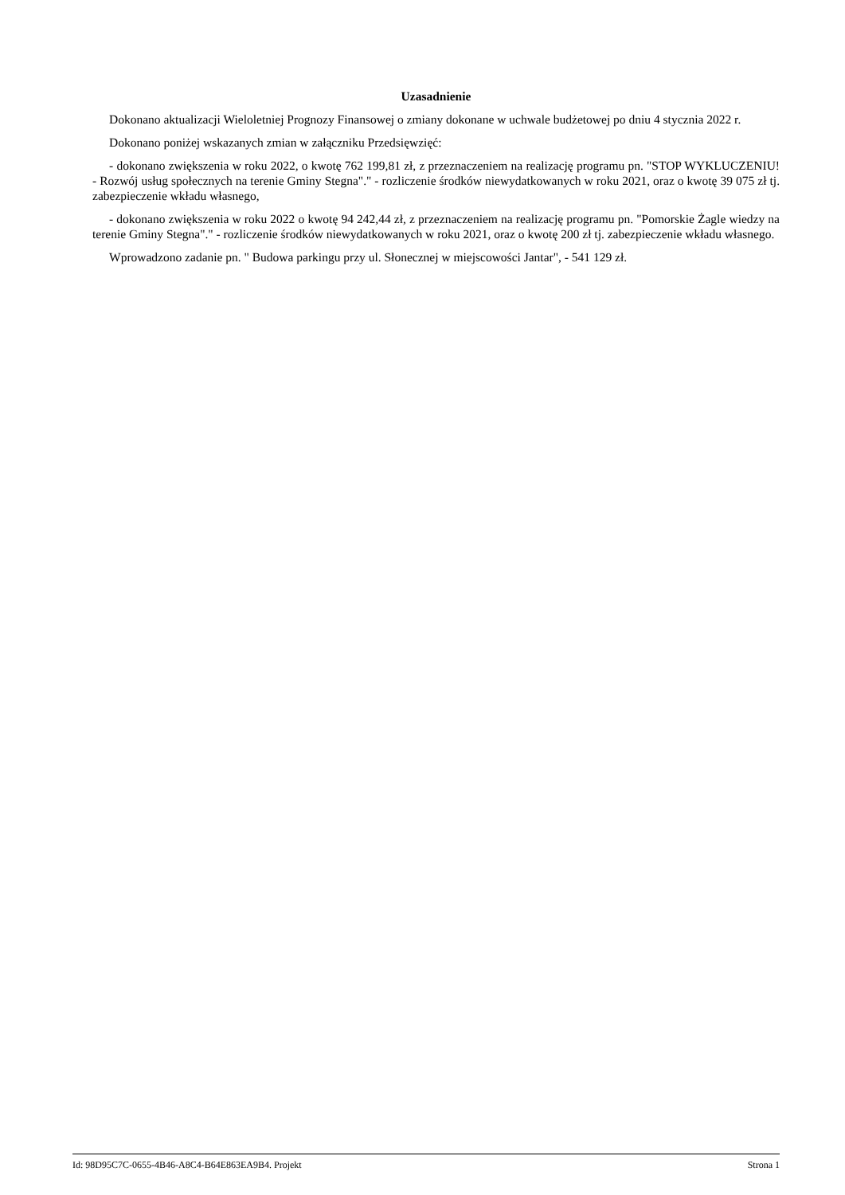Uzasadnienie
Dokonano aktualizacji Wieloletniej Prognozy Finansowej o zmiany dokonane w uchwale budżetowej po dniu 4 stycznia 2022 r.
Dokonano poniżej wskazanych zmian w załączniku Przedsięwzięć:
- dokonano zwiększenia w roku 2022, o kwotę 762 199,81 zł, z przeznaczeniem na realizację programu pn. "STOP WYKLUCZENIU! - Rozwój usług społecznych na terenie Gminy Stegna"." - rozliczenie środków niewydatkowanych w roku 2021, oraz o kwotę 39 075 zł tj. zabezpieczenie wkładu własnego,
- dokonano zwiększenia w roku 2022 o kwotę 94 242,44 zł, z przeznaczeniem na realizację programu pn. "Pomorskie Żagle wiedzy na terenie Gminy Stegna"." - rozliczenie środków niewydatkowanych w roku 2021, oraz o kwotę 200 zł tj. zabezpieczenie wkładu własnego.
Wprowadzono zadanie pn. " Budowa parkingu przy ul. Słonecznej w miejscowości Jantar", - 541 129 zł.
Id: 98D95C7C-0655-4B46-A8C4-B64E863EA9B4. Projekt Strona 1